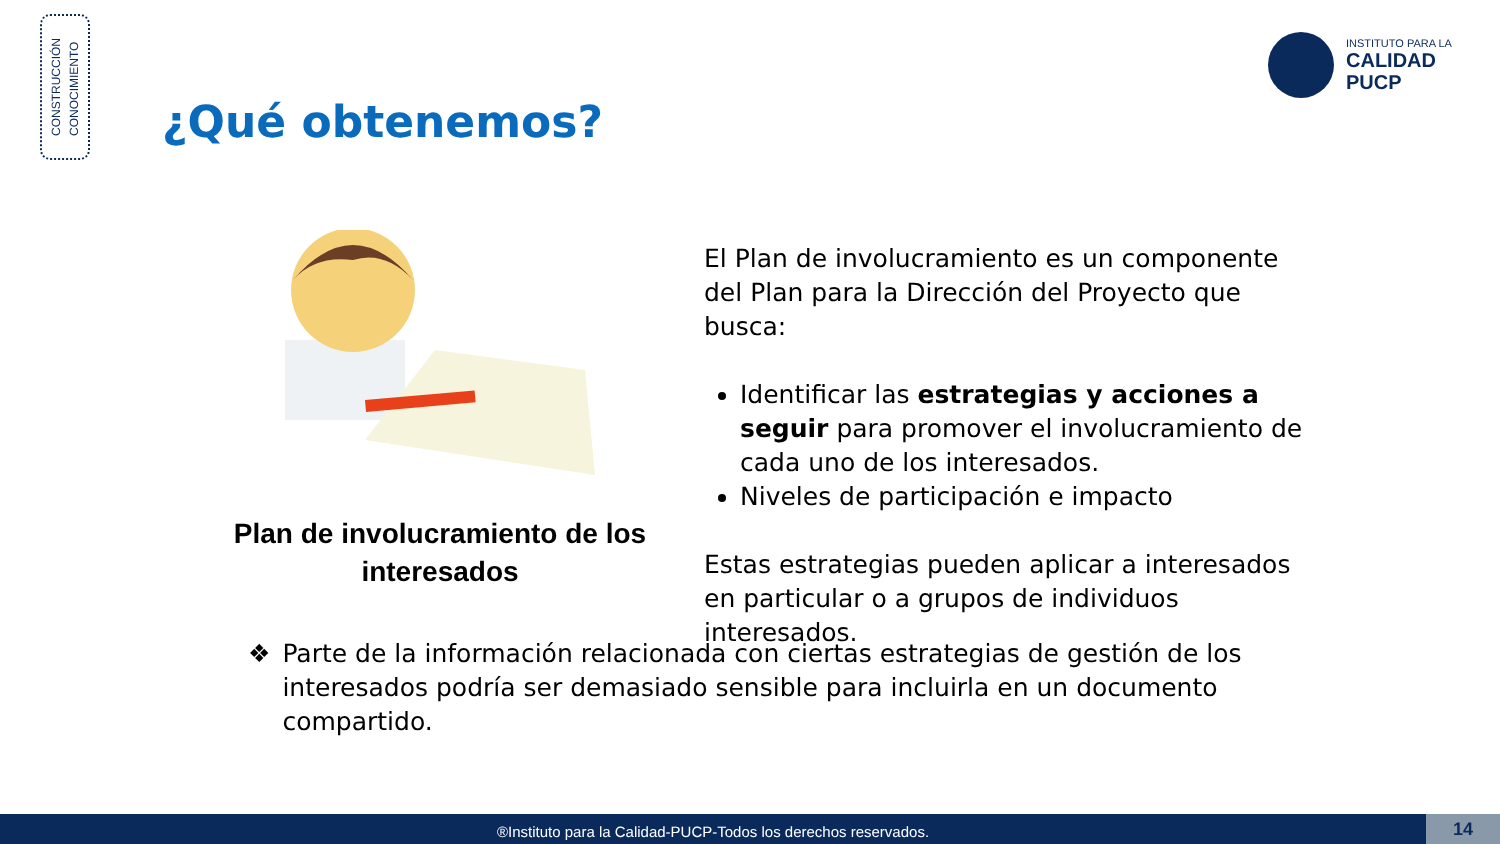CONSTRUCCIÓN
CONOCIMIENTO
¿Qué obtenemos?
INSTITUTO PARA LA
CALIDAD
PUCP
Plan de involucramiento de los interesados
El Plan de involucramiento es un componente del Plan para la Dirección del Proyecto que busca:
Identificar las estrategias y acciones a seguir para promover el involucramiento de cada uno de los interesados.
Niveles de participación e impacto
Estas estrategias pueden aplicar a interesados en particular o a grupos de individuos interesados.
❖ Parte de la información relacionada con ciertas estrategias de gestión de los interesados podría ser demasiado sensible para incluirla en un documento compartido.
®Instituto para la Calidad-PUCP-Todos los derechos reservados. 14